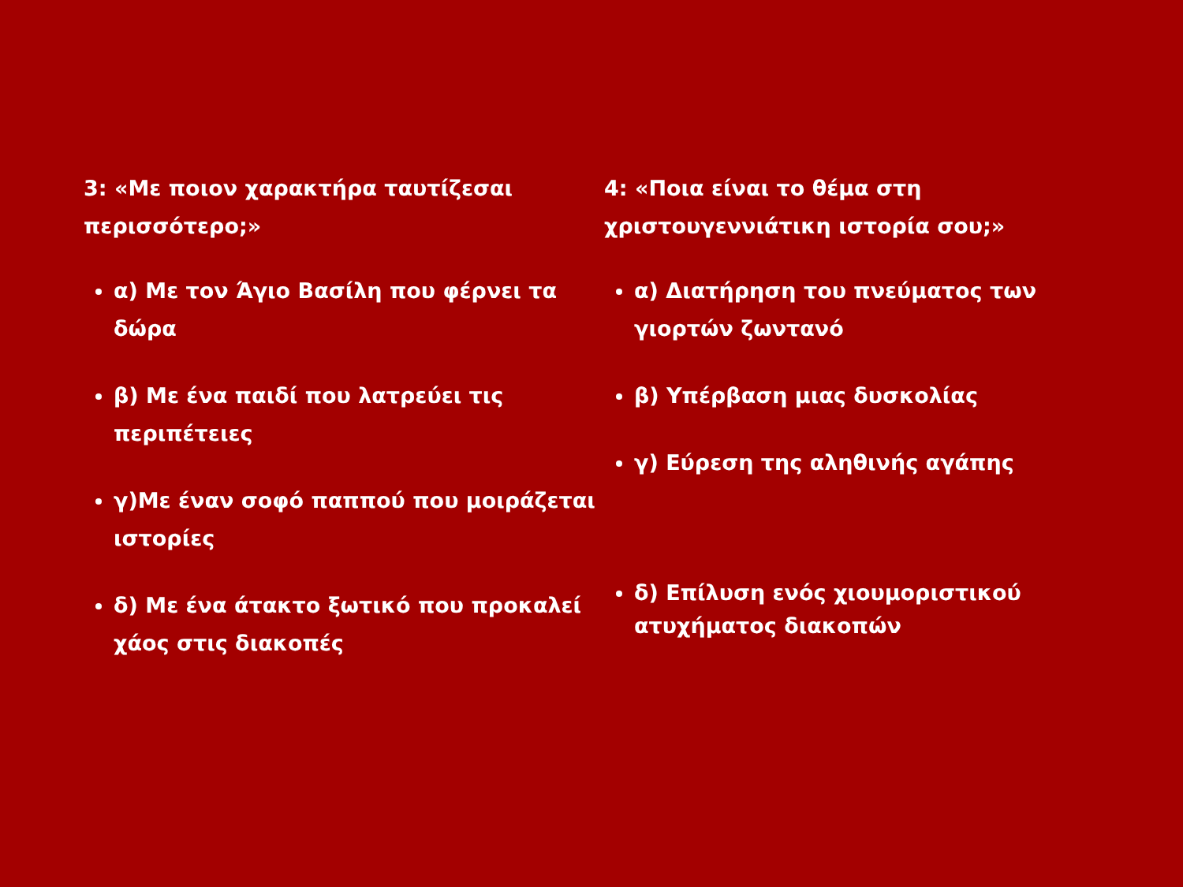3: «Με ποιον χαρακτήρα ταυτίζεσαι περισσότερο;»
α) Με τον Άγιο Βασίλη που φέρνει τα δώρα
β) Με ένα παιδί που λατρεύει τις περιπέτειες
γ)Με έναν σοφό παππού που μοιράζεται ιστορίες
δ) Με ένα άτακτο ξωτικό που προκαλεί χάος στις διακοπές
4: «Ποια είναι το θέμα στη χριστουγεννιάτικη ιστορία σου;»
α) Διατήρηση του πνεύματος των γιορτών ζωντανό
β) Υπέρβαση μιας δυσκολίας
γ) Εύρεση της αληθινής αγάπης
δ) Επίλυση ενός χιουμοριστικού ατυχήματος διακοπών